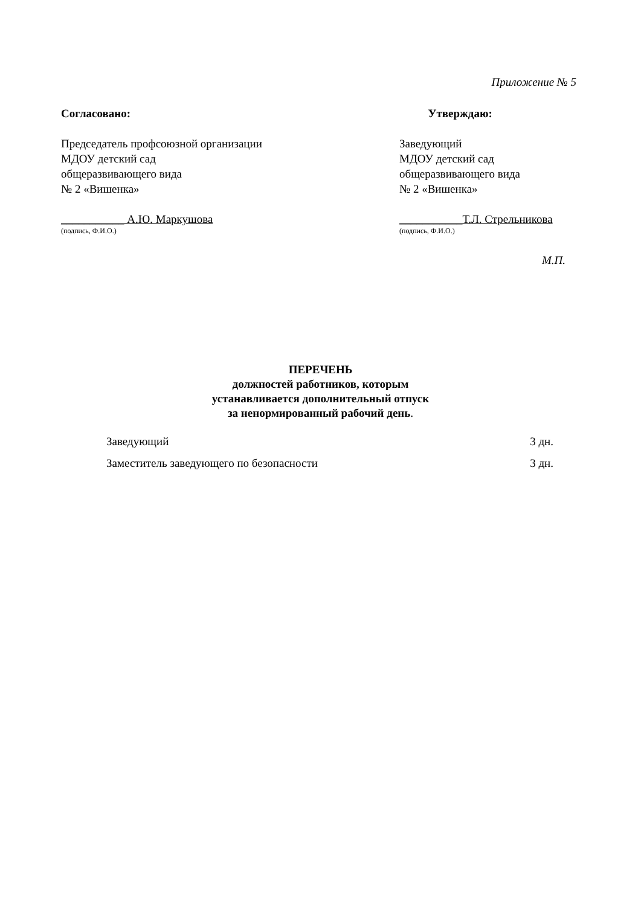Приложение № 5
Согласовано:
Председатель профсоюзной организации
МДОУ детский сад
общеразвивающего вида
№ 2 «Вишенка»
___________ А.Ю. Маркушова
(подпись, Ф.И.О.)
Утверждаю:
Заведующий
МДОУ детский сад
общеразвивающего вида
№ 2 «Вишенка»
___________Т.Л. Стрельникова
(подпись, Ф.И.О.)
М.П.
ПЕРЕЧЕНЬ
должностей работников, которым
устанавливается дополнительный отпуск
за ненормированный рабочий день.
Заведующий 3 дн.
Заместитель заведующего по безопасности 3 дн.